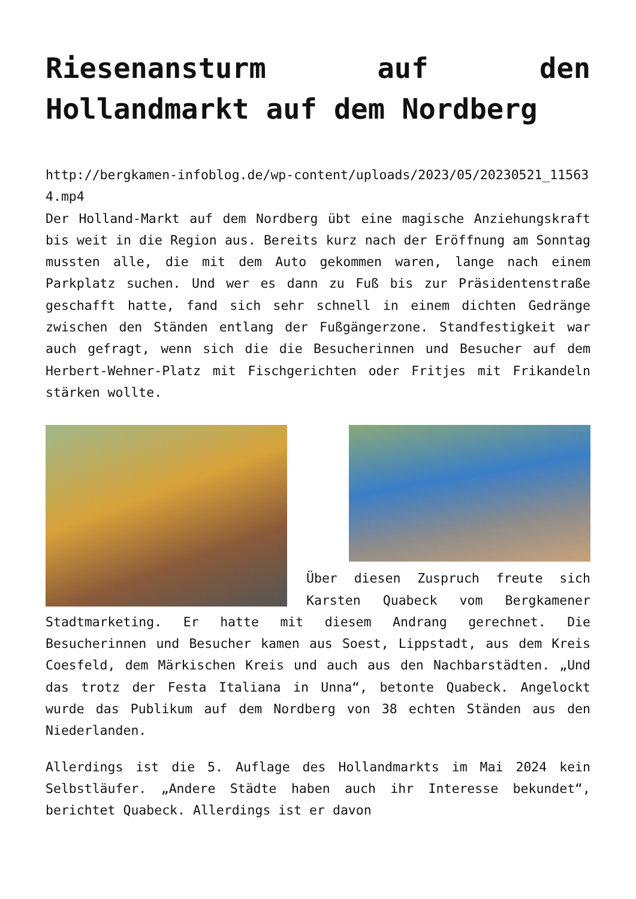Riesenansturm auf den Hollandmarkt auf dem Nordberg
http://bergkamen-infoblog.de/wp-content/uploads/2023/05/20230521_115634.mp4
Der Holland-Markt auf dem Nordberg übt eine magische Anziehungskraft bis weit in die Region aus. Bereits kurz nach der Eröffnung am Sonntag mussten alle, die mit dem Auto gekommen waren, lange nach einem Parkplatz suchen. Und wer es dann zu Fuß bis zur Präsidentenstraße geschafft hatte, fand sich sehr schnell in einem dichten Gedränge zwischen den Ständen entlang der Fußgängerzone. Standfestigkeit war auch gefragt, wenn sich die die Besucherinnen und Besucher auf dem Herbert-Wehner-Platz mit Fischgerichten oder Fritjes mit Frikandeln stärken wollte.
Über diesen Zuspruch freute sich Karsten Quabeck vom Bergkamener Stadtmarketing. Er hatte mit diesem Andrang gerechnet. Die Besucherinnen und Besucher kamen aus Soest, Lippstadt, aus dem Kreis Coesfeld, dem Märkischen Kreis und auch aus den Nachbarstädten. „Und das trotz der Festa Italiana in Unna“, betonte Quabeck. Angelockt wurde das Publikum auf dem Nordberg von 38 echten Ständen aus den Niederlanden.
Allerdings ist die 5. Auflage des Hollandmarkts im Mai 2024 kein Selbstläufer. „Andere Städte haben auch ihr Interesse bekundet“, berichtet Quabeck. Allerdings ist er davon